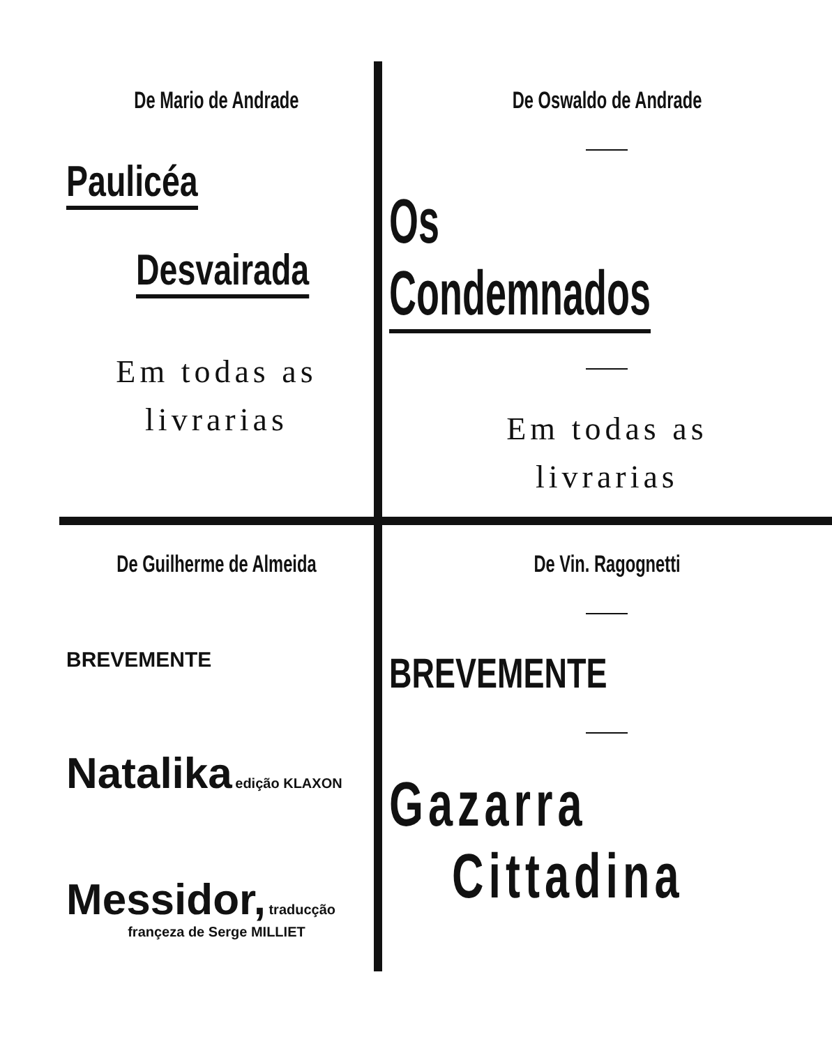De Mario de Andrade
Paulicéa
Desvairada
Em todas as
livrarias
De Oswaldo de Andrade
Os Condemnados
Em todas as
livrarias
De Guilherme de Almeida
BREVEMENTE
Natalika edição KLAXON
Messidor, traducção
françeza de Serge MILLIET
De Vin. Ragognetti
BREVEMENTE
Gazarra
Cittadina